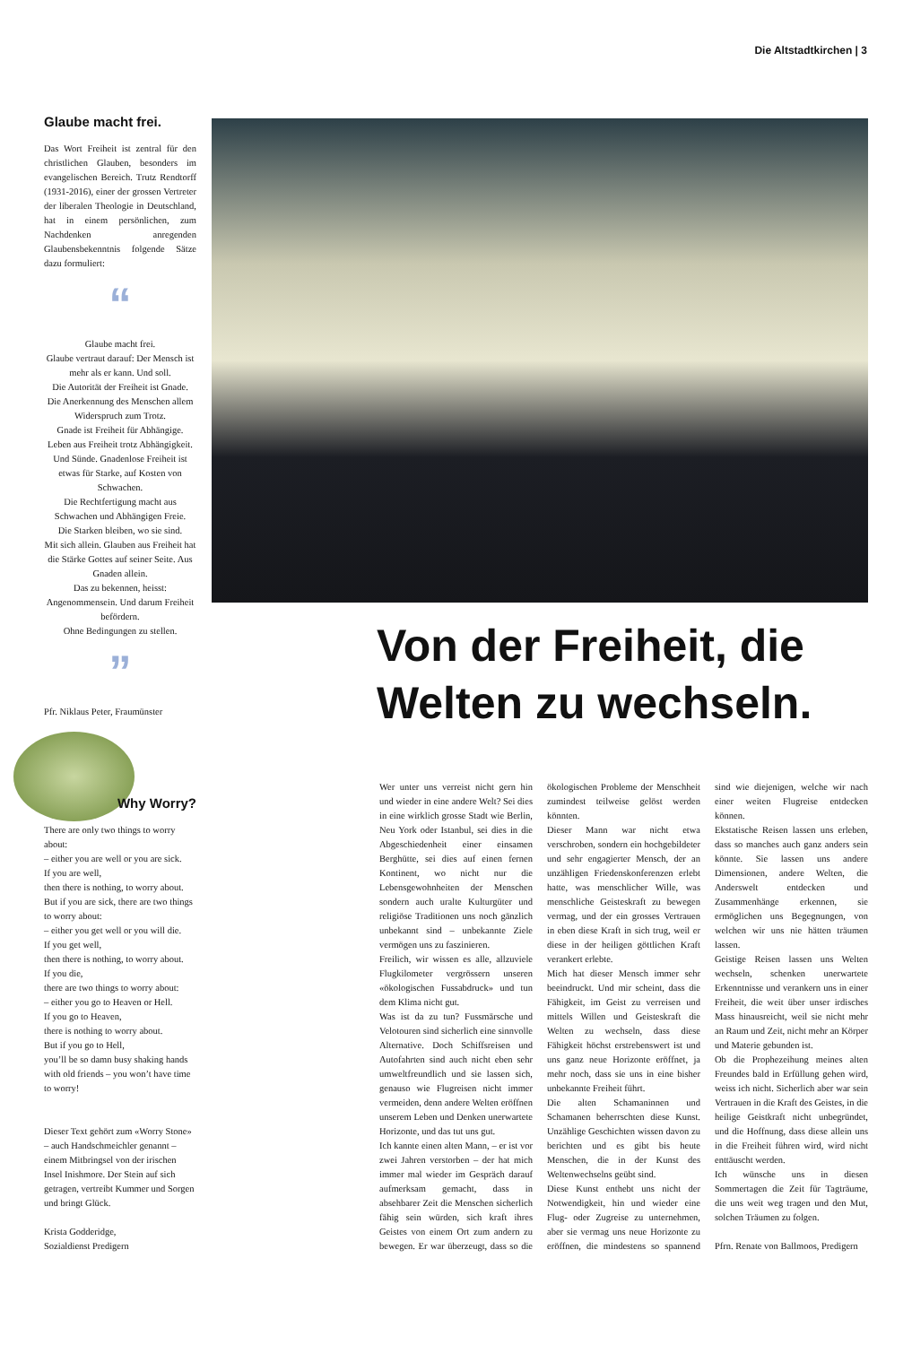Die Altstadtkirchen | 3
Glaube macht frei.
Das Wort Freiheit ist zentral für den christlichen Glauben, besonders im evangelischen Bereich. Trutz Rendtorff (1931-2016), einer der grossen Vertreter der liberalen Theologie in Deutschland, hat in einem persönlichen, zum Nachdenken anregenden Glaubensbekenntnis folgende Sätze dazu formuliert:
“
Glaube macht frei.
Glaube vertraut darauf: Der Mensch ist mehr als er kann. Und soll.
Die Autorität der Freiheit ist Gnade.
Die Anerkennung des Menschen allem Widerspruch zum Trotz.
Gnade ist Freiheit für Abhängige.
Leben aus Freiheit trotz Abhängigkeit. Und Sünde. Gnadenlose Freiheit ist etwas für Starke, auf Kosten von Schwachen.
Die Rechtfertigung macht aus Schwachen und Abhängigen Freie.
Die Starken bleiben, wo sie sind.
Mit sich allein. Glauben aus Freiheit hat die Stärke Gottes auf seiner Seite. Aus Gnaden allein.
Das zu bekennen, heisst: Angenommensein. Und darum Freiheit befördern.
Ohne Bedingungen zu stellen.
”
Pfr. Niklaus Peter, Fraumünster
Why Worry?
There are only two things to worry about:
– either you are well or you are sick.
If you are well,
then there is nothing, to worry about.
But if you are sick, there are two things to worry about:
– either you get well or you will die.
If you get well,
then there is nothing, to worry about.
If you die,
there are two things to worry about:
– either you go to Heaven or Hell.
If you go to Heaven,
there is nothing to worry about.
But if you go to Hell,
you’ll be so damn busy shaking hands with old friends – you won’t have time to worry!
Dieser Text gehört zum «Worry Stone» – auch Handschmeichler genannt – einem Mitbringsel von der irischen Insel Inishmore. Der Stein auf sich getragen, vertreibt Kummer und Sorgen und bringt Glück.
Krista Godderidge,
Sozialdienst Predigern
Von der Freiheit, die
Welten zu wechseln.
Wer unter uns verreist nicht gern hin und wieder in eine andere Welt? Sei dies in eine wirklich grosse Stadt wie Berlin, Neu York oder Istanbul, sei dies in die Abgeschiedenheit einer einsamen Berghütte, sei dies auf einen fernen Kontinent, wo nicht nur die Lebensgewohnheiten der Menschen sondern auch uralte Kulturgüter und religiöse Traditionen uns noch gänzlich unbekannt sind – unbekannte Ziele vermögen uns zu faszinieren.
Freilich, wir wissen es alle, allzuviele Flugkilometer vergrössern unseren «ökologischen Fussabdruck» und tun dem Klima nicht gut.
Was ist da zu tun? Fussmärsche und Velotouren sind sicherlich eine sinnvolle Alternative. Doch Schiffsreisen und Autofahrten sind auch nicht eben sehr umweltfreundlich und sie lassen sich, genauso wie Flugreisen nicht immer vermeiden, denn andere Welten eröffnen unserem Leben und Denken unerwartete Horizonte, und das tut uns gut.
Ich kannte einen alten Mann, – er ist vor zwei Jahren verstorben – der hat mich immer mal wieder im Gespräch darauf aufmerksam gemacht, dass in absehbarer Zeit die Menschen sicherlich fähig sein würden, sich kraft ihres Geistes von einem Ort zum andern zu bewegen. Er war überzeugt, dass so die ökologischen Probleme der Menschheit zumindest teilweise gelöst werden könnten.
Dieser Mann war nicht etwa verschroben, sondern ein hochgebildeter und sehr engagierter Mensch, der an unzähligen Friedenskonferenzen erlebt hatte, was menschlicher Wille, was menschliche Geisteskraft zu bewegen vermag, und der ein grosses Vertrauen in eben diese Kraft in sich trug, weil er diese in der heiligen göttlichen Kraft verankert erlebte.
Mich hat dieser Mensch immer sehr beeindruckt. Und mir scheint, dass die Fähigkeit, im Geist zu verreisen und mittels Willen und Geisteskraft die Welten zu wechseln, dass diese Fähigkeit höchst erstrebenswert ist und uns ganz neue Horizonte eröffnet, ja mehr noch, dass sie uns in eine bisher unbekannte Freiheit führt.
Die alten Schamaninnen und Schamanen beherrschten diese Kunst. Unzählige Geschichten wissen davon zu berichten und es gibt bis heute Menschen, die in der Kunst des Weltenwechselns geübt sind.
Diese Kunst enthebt uns nicht der Notwendigkeit, hin und wieder eine Flug- oder Zugreise zu unternehmen, aber sie vermag uns neue Horizonte zu eröffnen, die mindestens so spannend sind wie diejenigen, welche wir nach einer weiten Flugreise entdecken können.
Ekstatische Reisen lassen uns erleben, dass so manches auch ganz anders sein könnte. Sie lassen uns andere Dimensionen, andere Welten, die Anderswelt entdecken und Zusammenhänge erkennen, sie ermöglichen uns Begegnungen, von welchen wir uns nie hätten träumen lassen.
Geistige Reisen lassen uns Welten wechseln, schenken unerwartete Erkenntnisse und verankern uns in einer Freiheit, die weit über unser irdisches Mass hinausreicht, weil sie nicht mehr an Raum und Zeit, nicht mehr an Körper und Materie gebunden ist.
Ob die Prophezeihung meines alten Freundes bald in Erfüllung gehen wird, weiss ich nicht. Sicherlich aber war sein Vertrauen in die Kraft des Geistes, in die heilige Geistkraft nicht unbegründet, und die Hoffnung, dass diese allein uns in die Freiheit führen wird, wird nicht enttäuscht werden.
Ich wünsche uns in diesen Sommertagen die Zeit für Tagträume, die uns weit weg tragen und den Mut, solchen Träumen zu folgen.
Pfrn. Renate von Ballmoos, Predigern